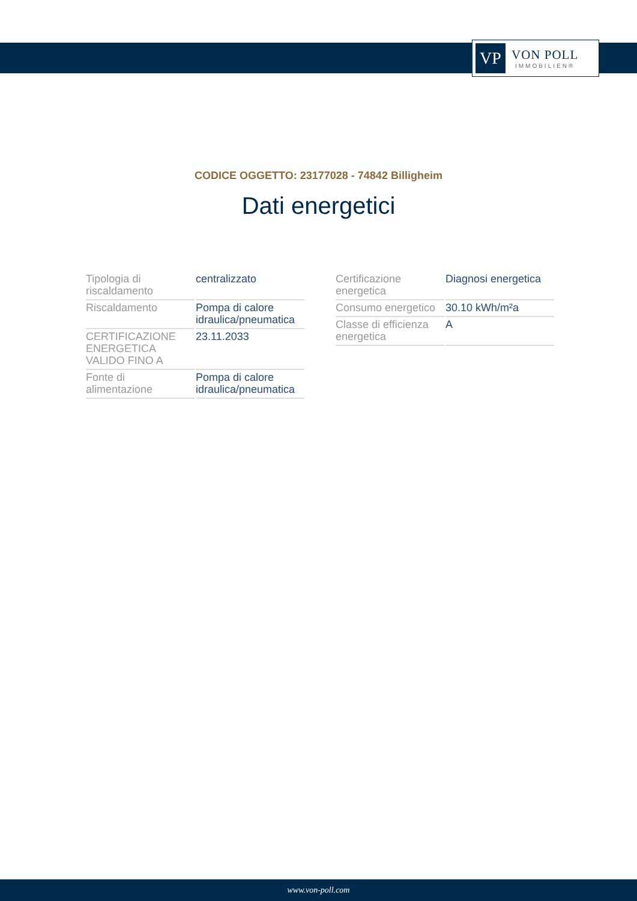VP
VON POLL
IMMOBILIEN®
CODICE OGGETTO: 23177028 - 74842 Billigheim
Dati energetici
| Tipologia di riscaldamento | centralizzato |
| Riscaldamento | Pompa di calore idraulica/pneumatica |
| CERTIFICAZIONE ENERGETICA VALIDO FINO A | 23.11.2033 |
| Fonte di alimentazione | Pompa di calore idraulica/pneumatica |
| Certificazione energetica | Diagnosi energetica |
| Consumo energetico | 30.10 kWh/m²a |
| Classe di efficienza energetica | A |
www.von-poll.com